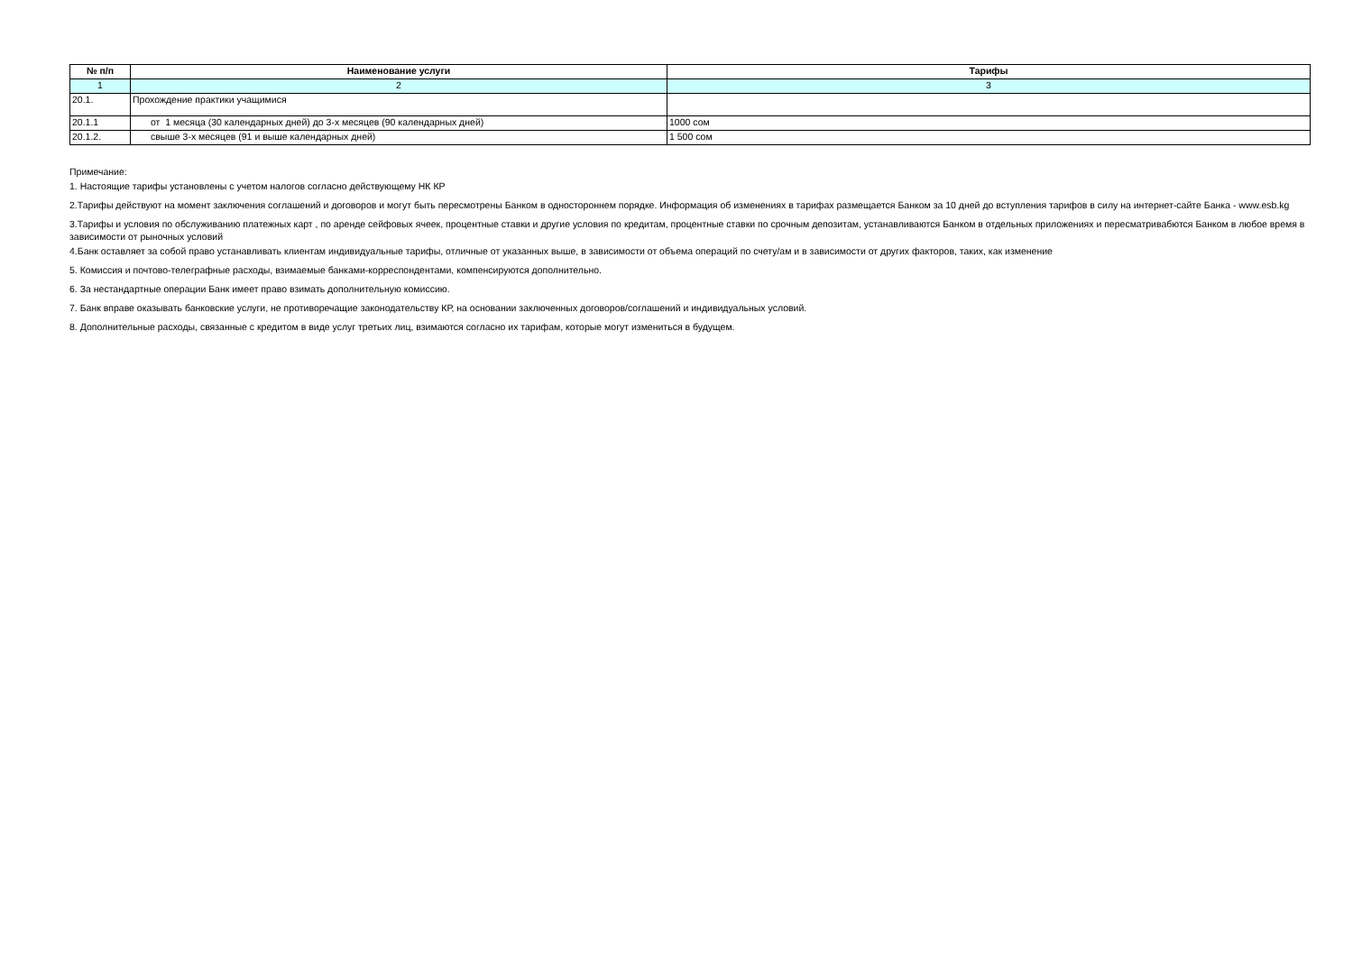| № п/п | Наименование услуги | Тарифы |
| --- | --- | --- |
| 1 | 2 | 3 |
| 20.1. | Прохождение практики учащимися | |
| 20.1.1 | от 1 месяца (30 календарных дней) до 3-х месяцев (90 календарных дней) | 1000 сом |
| 20.1.2. | свыше 3-х месяцев (91 и выше календарных дней) | 1 500 сом |
Примечание:
1. Настоящие тарифы установлены с учетом налогов согласно действующему НК КР
2.Тарифы действуют на момент заключения соглашений и договоров и могут быть пересмотрены Банком в одностороннем порядке. Информация об изменениях в тарифах размещается Банком за 10 дней до вступления тарифов в силу на интернет-сайте Банка - www.esb.kg
3.Тарифы и условия по обслуживанию платежных карт , по аренде сейфовых ячеек, процентные ставки и другие условия по кредитам, процентные ставки по срочным депозитам, устанавливаются Банком в отдельных приложениях и пересматривабются Банком в любое время в зависимости от рыночных условий
4.Банк оставляет за собой право устанавливать клиентам индивидуальные тарифы, отличные от указанных выше, в зависимости от объема операций по счету/ам и в зависимости от других факторов, таких, как изменение
5. Комиссия и почтово-телеграфные расходы, взимаемые банками-корреспондентами, компенсируются дополнительно.
6. За нестандартные операции Банк имеет право взимать дополнительную комиссию.
7. Банк вправе оказывать банковские услуги, не противоречащие законодательству КР, на основании заключенных договоров/соглашений и индивидуальных условий.
8. Дополнительные расходы, связанные с кредитом в виде услуг третьих лиц, взимаются согласно их тарифам, которые могут измениться в будущем.